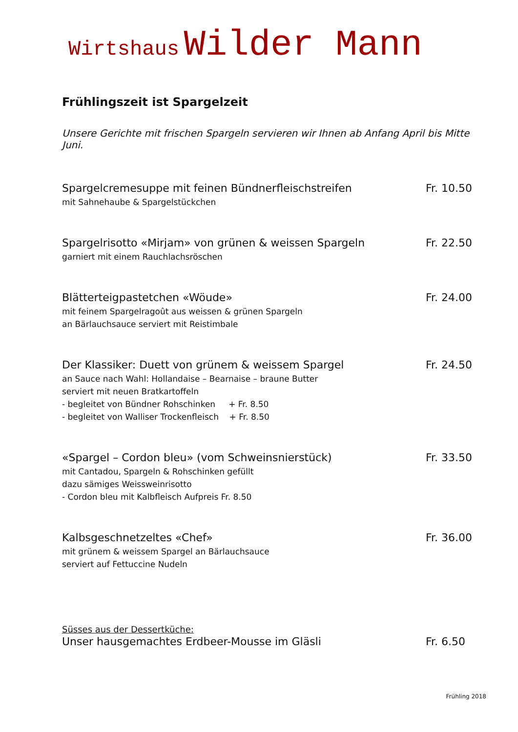Wirtshaus Wilder Mann
Frühlingszeit ist Spargelzeit
Unsere Gerichte mit frischen Spargeln servieren wir Ihnen ab Anfang April bis Mitte Juni.
Spargelcremesuppe mit feinen Bündnerfleischstreifen
mit Sahnehaube & Spargelstückchen
Fr. 10.50
Spargelrisotto «Mirjam» von grünen & weissen Spargeln
garniert mit einem Rauchlachsröschen
Fr. 22.50
Blätterteigpastetchen «Wöude»
mit feinem Spargelragoût aus weissen & grünen Spargeln
an Bärlauchsauce serviert mit Reistimbale
Fr. 24.00
Der Klassiker: Duett von grünem & weissem Spargel
an Sauce nach Wahl: Hollandaise – Bearnaise – braune Butter
serviert mit neuen Bratkartoffeln
- begleitet von Bündner Rohschinken + Fr. 8.50
- begleitet von Walliser Trockenfleisch + Fr. 8.50
Fr. 24.50
«Spargel – Cordon bleu» (vom Schweinsnierstück)
mit Cantadou, Spargeln & Rohschinken gefüllt
dazu sämiges Weissweinrisotto
- Cordon bleu mit Kalbfleisch Aufpreis Fr. 8.50
Fr. 33.50
Kalbsgeschnetzeltes «Chef»
mit grünem & weissem Spargel an Bärlauchsauce
serviert auf Fettuccine Nudeln
Fr. 36.00
Süsses aus der Dessertküche:
Unser hausgemachtes Erdbeer-Mousse im Gläsli
Fr. 6.50
Frühling 2018